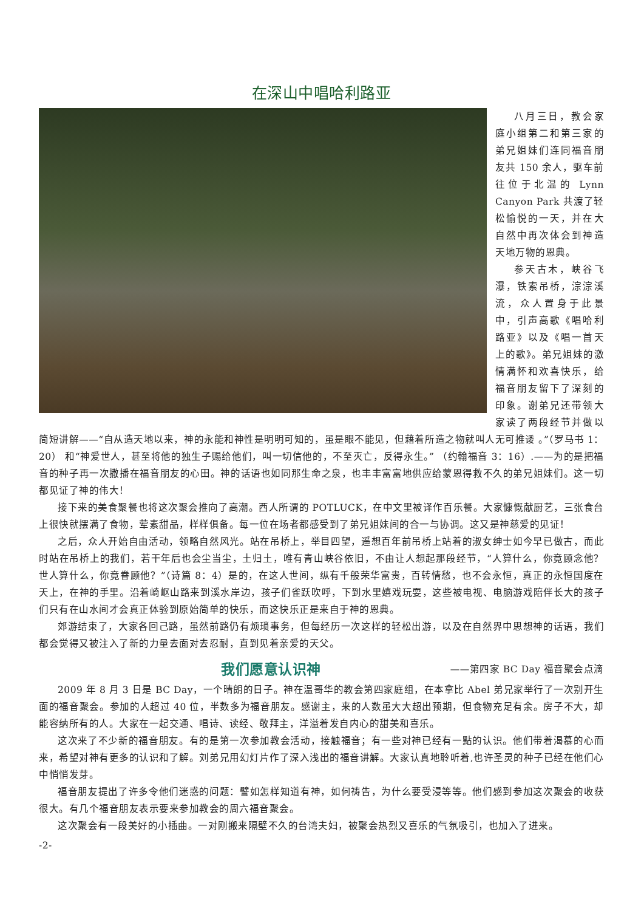在深山中唱哈利路亚
八月三日，教会家庭小组第二和第三家的弟兄姐妹们连同福音朋友共 150 余人，驱车前往位于北温的 Lynn Canyon Park 共渡了轻松愉悦的一天，并在大自然中再次体会到神造天地万物的恩典。
参天古木，峡谷飞瀑，铁索吊桥，淙淙溪流，众人置身于此景中，引声高歌《唱哈利路亚》以及《唱一首天上的歌》。弟兄姐妹的激情满怀和欢喜快乐，给福音朋友留下了深刻的印象。谢弟兄还带领大家读了两段经节并做以简短讲解——“自从造天地以来，神的永能和神性是明明可知的，虽是眼不能见，但藉着所造之物就叫人无可推诿 。”（罗马书 1：20） 和“神爱世人，甚至将他的独生子赐给他们，叫一切信他的，不至灭亡，反得永生。” （约翰福音 3：16）.——为的是把福音的种子再一次撒播在福音朋友的心田。神的话语也如同那生命之泉，也丰丰富富地供应给蒙恩得救不久的弟兄姐妹们。这一切都见证了神的伟大！
接下来的美食聚餐也将这次聚会推向了高潮。西人所谓的 POTLUCK，在中文里被译作百乐餐。大家慷慨献厨艺，三张食台上很快就摆满了食物，荤素甜品，样样俱备。每一位在场者都感受到了弟兄姐妹间的合一与协调。这又是神慈爱的见证！
之后，众人开始自由活动，领略自然风光。站在吊桥上，举目四望，遥想百年前吊桥上站着的淑女绅士如今早已做古，而此时站在吊桥上的我们，若干年后也会尘当尘，土归土，唯有青山峡谷依旧，不由让人想起那段经节，“人算什么，你竟顾念他？世人算什么，你竟眷顾他？”（诗篇 8：4）是的，在这人世间，纵有千般荣华富贵，百转情愁，也不会永恒，真正的永恒国度在天上，在神的手里。沿着崎岖山路来到溪水岸边，孩子们雀跃吹呼，下到水里嬉戏玩耍，这些被电视、电脑游戏陪伴长大的孩子们只有在山水间才会真正体验到原始简单的快乐，而这快乐正是来自于神的恩典。
郊游结束了，大家各回己路，虽然前路仍有烦琐事务，但每经历一次这样的轻松出游，以及在自然界中思想神的话语，我们都会觉得又被注入了新的力量去面对去忍耐，直到见着亲爱的天父。
我们愿意认识神
——第四家 BC Day 福音聚会点滴
2009 年 8 月 3 日是 BC Day，一个晴朗的日子。神在温哥华的教会第四家庭组，在本拿比 Abel 弟兄家举行了一次别开生面的福音聚会。参加的人超过 40 位，半数多为福音朋友。感谢主，来的人数虽大大超出预期，但食物充足有余。房子不大，却能容纳所有的人。大家在一起交通、唱诗、读经、敬拜主，洋溢着发自内心的甜美和喜乐。
这次来了不少新的福音朋友。有的是第一次参加教会活动，接触福音；有一些对神已经有一點的认识。他们带着渴慕的心而来，希望对神有更多的认识和了解。刘弟兄用幻灯片作了深入浅出的福音讲解。大家认真地聆听着,也许圣灵的种子已经在他们心中悄悄发芽。
福音朋友提出了许多令他们迷惑的问题：譬如怎样知道有神，如何祷告，为什么要受浸等等。他们感到参加这次聚会的收获很大。有几个福音朋友表示要来参加教会的周六福音聚会。
这次聚会有一段美好的小插曲。一对刚搬来隔壁不久的台湾夫妇，被聚会热烈又喜乐的气氛吸引，也加入了进来。
-2-